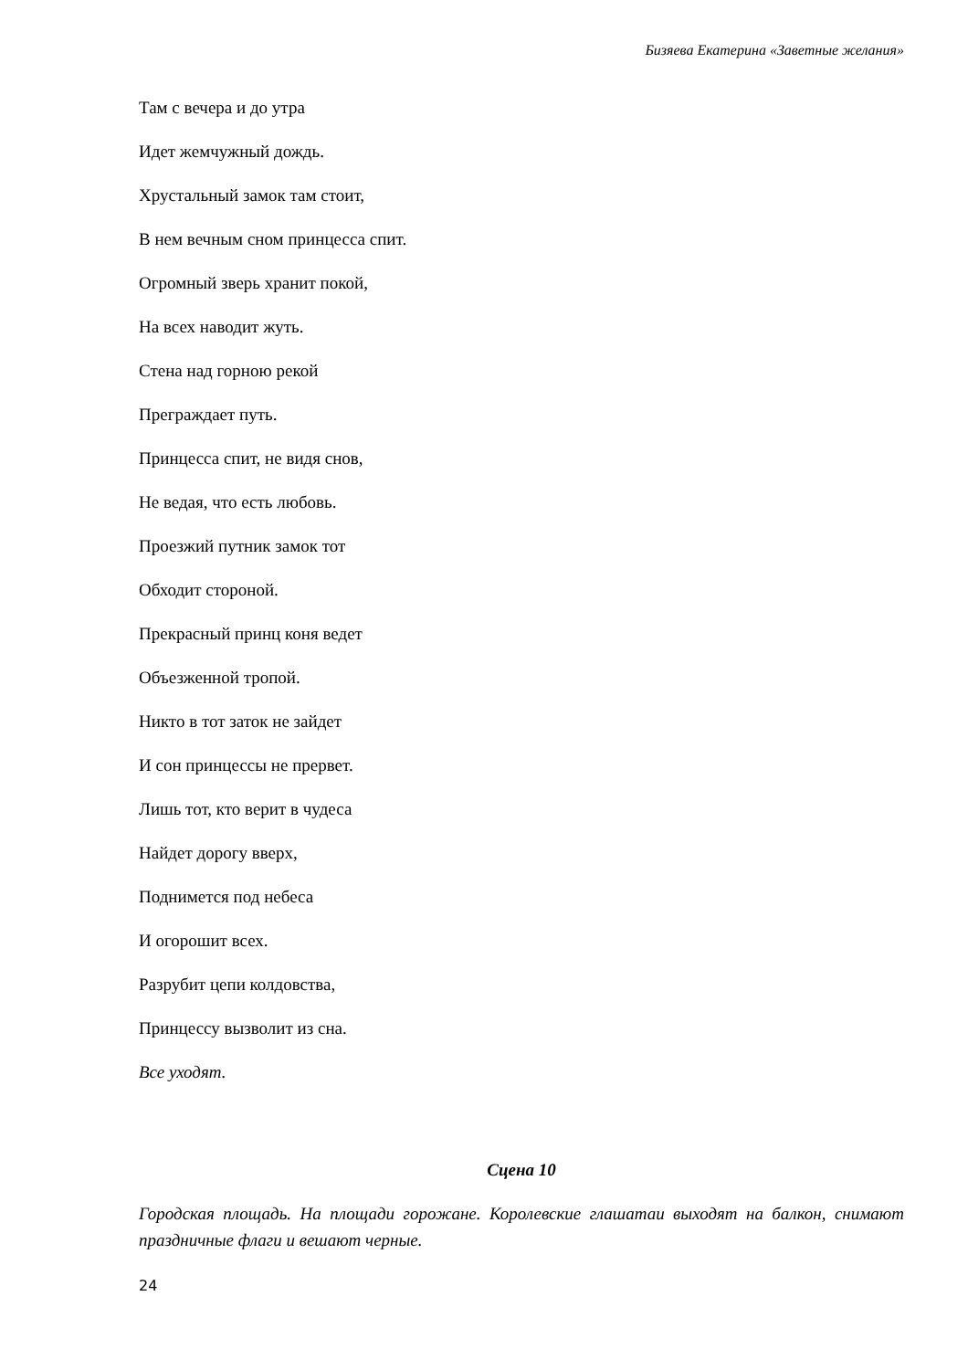Бизяева Екатерина «Заветные желания»
Там с вечера и до утра
Идет жемчужный дождь.
Хрустальный замок там стоит,
В нем вечным сном принцесса спит.
Огромный зверь хранит покой,
На всех наводит жуть.
Стена над горною рекой
Преграждает путь.
Принцесса спит, не видя снов,
Не ведая, что есть любовь.
Проезжий путник замок тот
Обходит стороной.
Прекрасный принц коня ведет
Объезженной тропой.
Никто в тот заток не зайдет
И сон принцессы не прервет.
Лишь тот, кто верит в чудеса
Найдет дорогу вверх,
Поднимется под небеса
И огорошит всех.
Разрубит цепи колдовства,
Принцессу вызволит из сна.
Все уходят.
Сцена 10
Городская площадь. На площади горожане. Королевские глашатаи выходят на балкон, снимают праздничные флаги и вешают черные.
24